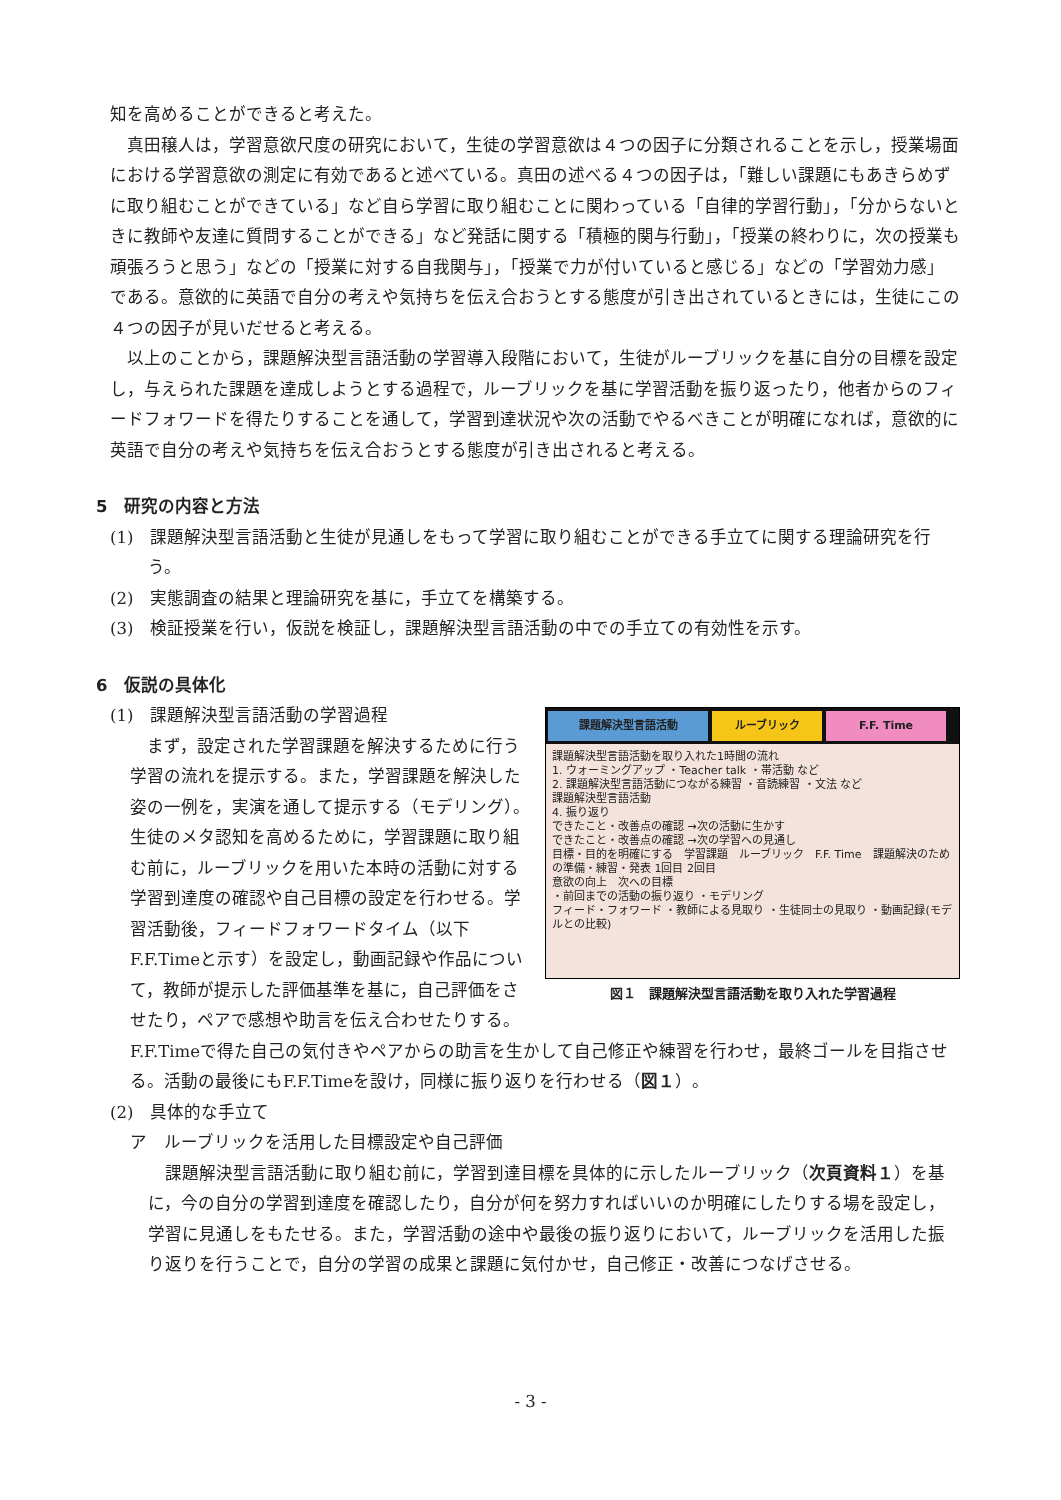知を高めることができると考えた。
真田穣人は，学習意欲尺度の研究において，生徒の学習意欲は４つの因子に分類されることを示し，授業場面における学習意欲の測定に有効であると述べている。真田の述べる４つの因子は，「難しい課題にもあきらめずに取り組むことができている」など自ら学習に取り組むことに関わっている「自律的学習行動」，「分からないときに教師や友達に質問することができる」など発話に関する「積極的関与行動」，「授業の終わりに，次の授業も頑張ろうと思う」などの「授業に対する自我関与」，「授業で力が付いていると感じる」などの「学習効力感」である。意欲的に英語で自分の考えや気持ちを伝え合おうとする態度が引き出されているときには，生徒にこの４つの因子が見いだせると考える。
以上のことから，課題解決型言語活動の学習導入段階において，生徒がルーブリックを基に自分の目標を設定し，与えられた課題を達成しようとする過程で，ルーブリックを基に学習活動を振り返ったり，他者からのフィードフォワードを得たりすることを通して，学習到達状況や次の活動でやるべきことが明確になれば，意欲的に英語で自分の考えや気持ちを伝え合おうとする態度が引き出されると考える。
5　研究の内容と方法
(1)　課題解決型言語活動と生徒が見通しをもって学習に取り組むことができる手立てに関する理論研究を行う。
(2)　実態調査の結果と理論研究を基に，手立てを構築する。
(3)　検証授業を行い，仮説を検証し，課題解決型言語活動の中での手立ての有効性を示す。
6　仮説の具体化
課題解決型言語活動 ルーブリック F.F. Time
課題解決型言語活動を取り入れた1時間の流れ
1. ウォーミングアップ ・Teacher talk ・帯活動 など
2. 課題解決型言語活動につながる練習 ・音読練習 ・文法 など
課題解決型言語活動
4. 振り返り
できたこと・改善点の確認 →次の活動に生かす
できたこと・改善点の確認 →次の学習への見通し
目標・目的を明確にする　学習課題　ルーブリック　F.F. Time　課題解決のための準備・練習・発表 1回目 2回目
意欲の向上　次への目標
・前回までの活動の振り返り ・モデリング
フィード・フォワード ・教師による見取り ・生徒同士の見取り ・動画記録(モデルとの比較)
図１　課題解決型言語活動を取り入れた学習過程
(1)　課題解決型言語活動の学習過程
まず，設定された学習課題を解決するために行う学習の流れを提示する。また，学習課題を解決した姿の一例を，実演を通して提示する（モデリング）。生徒のメタ認知を高めるために，学習課題に取り組む前に，ルーブリックを用いた本時の活動に対する学習到達度の確認や自己目標の設定を行わせる。学習活動後，フィードフォワードタイム（以下F.F.Timeと示す）を設定し，動画記録や作品について，教師が提示した評価基準を基に，自己評価をさせたり，ペアで感想や助言を伝え合わせたりする。F.F.Timeで得た自己の気付きやペアからの助言を生かして自己修正や練習を行わせ，最終ゴールを目指させる。活動の最後にもF.F.Timeを設け，同様に振り返りを行わせる（図１）。
(2)　具体的な手立て
ア　ルーブリックを活用した目標設定や自己評価
課題解決型言語活動に取り組む前に，学習到達目標を具体的に示したルーブリック（次頁資料１）を基に，今の自分の学習到達度を確認したり，自分が何を努力すればいいのか明確にしたりする場を設定し，学習に見通しをもたせる。また，学習活動の途中や最後の振り返りにおいて，ルーブリックを活用した振り返りを行うことで，自分の学習の成果と課題に気付かせ，自己修正・改善につなげさせる。
- 3 -